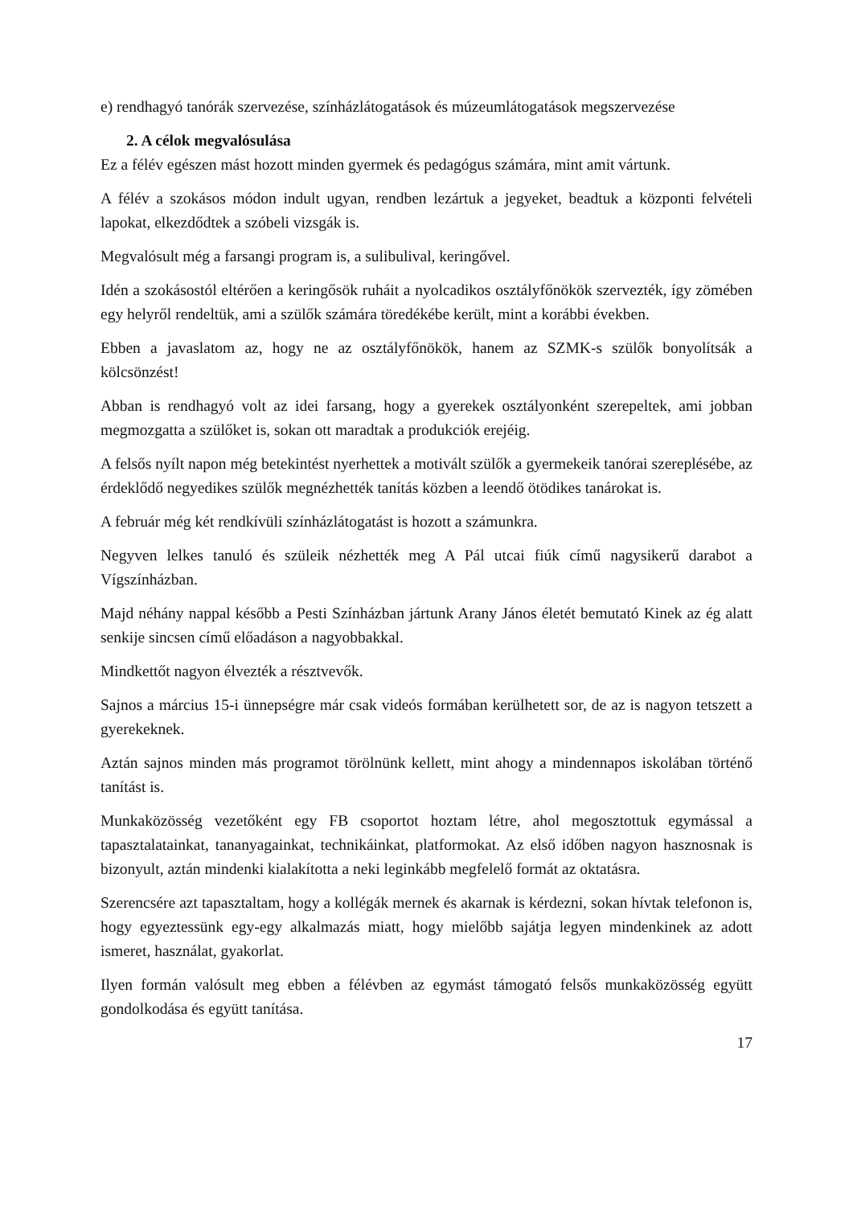e) rendhagyó tanórák szervezése, színházlátogatások és múzeumlátogatások megszervezése
2. A célok megvalósulása
Ez a félév egészen mást hozott minden gyermek és pedagógus számára, mint amit vártunk.
A félév a szokásos módon indult ugyan, rendben lezártuk a jegyeket, beadtuk a központi felvételi lapokat, elkezdődtek a szóbeli vizsgák is.
Megvalósult még a farsangi program is, a sulibulival, keringővel.
Idén a szokásostól eltérően a keringősök ruháit a nyolcadikos osztályfőnökök szervezték, így zömében egy helyről rendeltük, ami a szülők számára töredékébe került, mint a korábbi években.
Ebben a javaslatom az, hogy ne az osztályfőnökök, hanem az SZMK-s szülők bonyolítsák a kölcsönzést!
Abban is rendhagyó volt az idei farsang, hogy a gyerekek osztályonként szerepeltek, ami jobban megmozgatta a szülőket is, sokan ott maradtak a produkciók erejéig.
A felsős nyílt napon még betekintést nyerhettek a motivált szülők a gyermekeik tanórai szereplésébe, az érdeklődő negyedikes szülők megnézhették tanítás közben a leendő ötödikes tanárokat is.
A február még két rendkívüli színházlátogatást is hozott a számunkra.
Negyven lelkes tanuló és szüleik nézhették meg A Pál utcai fiúk című nagysikerű darabot a Vígszínházban.
Majd néhány nappal később a Pesti Színházban jártunk Arany János életét bemutató Kinek az ég alatt senkije sincsen című előadáson a nagyobbakkal.
Mindkettőt nagyon élvezték a résztvevők.
Sajnos a március 15-i ünnepségre már csak videós formában kerülhetett sor, de az is nagyon tetszett a gyerekeknek.
Aztán sajnos minden más programot törölnünk kellett, mint ahogy a mindennapos iskolában történő tanítást is.
Munkaközösség vezetőként egy FB csoportot hoztam létre, ahol megosztottuk egymással a tapasztalatainkat, tananyagainkat, technikáinkat, platformokat. Az első időben nagyon hasznosnak is bizonyult, aztán mindenki kialakította a neki leginkább megfelelő formát az oktatásra.
Szerencsére azt tapasztaltam, hogy a kollégák mernek és akarnak is kérdezni, sokan hívtak telefonon is, hogy egyeztessünk egy-egy alkalmazás miatt, hogy mielőbb sajátja legyen mindenkinek az adott ismeret, használat, gyakorlat.
Ilyen formán valósult meg ebben a félévben az egymást támogató felsős munkaközösség együtt gondolkodása és együtt tanítása.
17